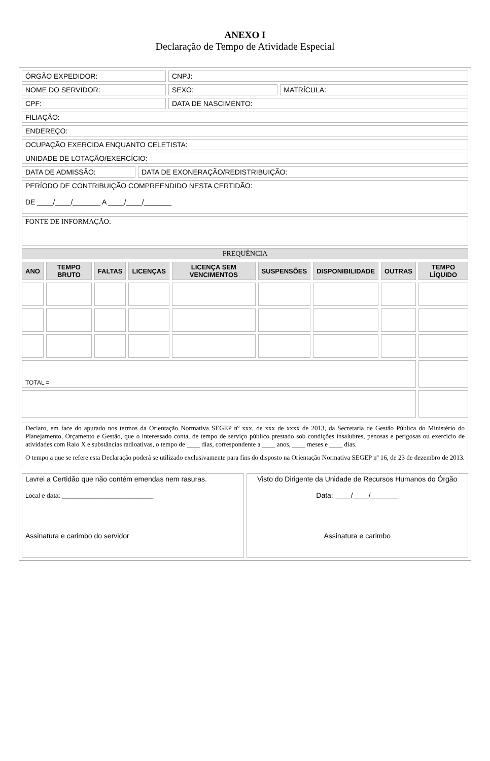ANEXO I
Declaração de Tempo de Atividade Especial
| ÓRGÃO EXPEDIDOR: | CNPJ: | |
| NOME DO SERVIDOR: | SEXO: | MATRÍCULA: |
| CPF: | DATA DE NASCIMENTO: | |
| FILIAÇÃO: | | |
| ENDEREÇO: | | |
| OCUPAÇÃO EXERCIDA ENQUANTO CELETISTA: | | |
| UNIDADE DE LOTAÇÃO/EXERCÍCIO: | | |
| DATA DE ADMISSÃO: | DATA DE EXONERAÇÃO/REDISTRIBUIÇÃO: |
| PERÍODO DE CONTRIBUIÇÃO COMPREENDIDO NESTA CERTIDÃO: DE ____/____/_______ A ____/____/_______ | |
| FONTE DE INFORMAÇÃO: | |
| FREQUÊNCIA | |
| ANO | TEMPO BRUTO | FALTAS | LICENÇAS | LICENÇA SEM VENCIMENTOS | SUSPENSÕES | DISPONIBILIDADE | OUTRAS | TEMPO LÍQUIDO |
| --- | --- | --- | --- | --- | --- | --- | --- | --- |
| TOTAL = | | | | | | | | |
| Declaro, em face do apurado nos termos da Orientação Normativa SEGEP nº xxx, de xxx de xxxx de 2013, da Secretaria de Gestão Pública do Ministério do Planejamento, Orçamento e Gestão, que o interessado conta, de tempo de serviço público prestado sob condições insalubres, penosas e perigosas ou exercício de atividades com Raio X e substâncias radioativas, o tempo de ____ dias, correspondente a ____ anos, ____ meses e ____ dias. O tempo a que se refere esta Declaração poderá se utilizado exclusivamente para fins do disposto na Orientação Normativa SEGEP nº 16, de 23 de dezembro de 2013. |
| Lavrei a Certidão que não contém emendas nem rasuras. Local e data: ___________________________ Assinatura e carimbo do servidor | Visto do Dirigente da Unidade de Recursos Humanos do Órgão Data: ____/____/_______ Assinatura e carimbo |